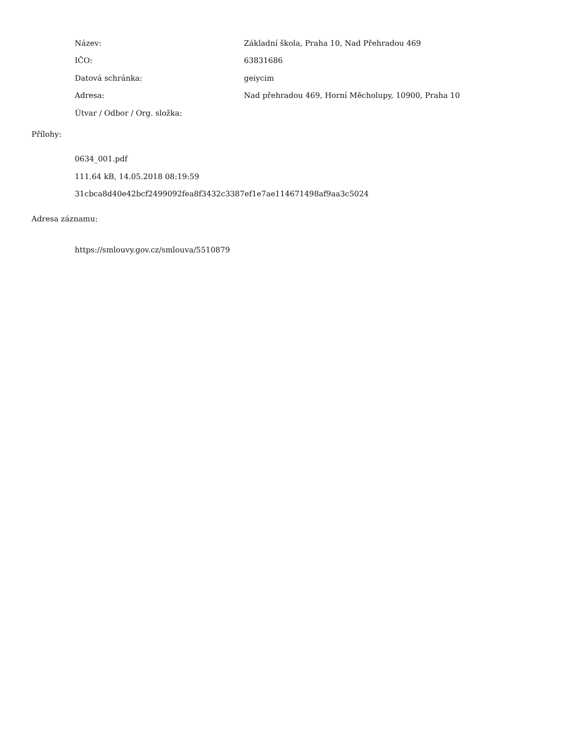Název:
Základní škola, Praha 10, Nad Přehradou 469
IČO: 63831686
Datová schránka: geiycim
Adresa:
Nad přehradou 469, Horní Měcholupy, 10900, Praha 10
Útvar / Odbor / Org. složka:
Přílohy:
0634_001.pdf
111.64 kB, 14.05.2018 08:19:59
31cbca8d40e42bcf2499092fea8f3432c3387ef1e7ae114671498af9aa3c5024
Adresa záznamu:
https://smlouvy.gov.cz/smlouva/5510879